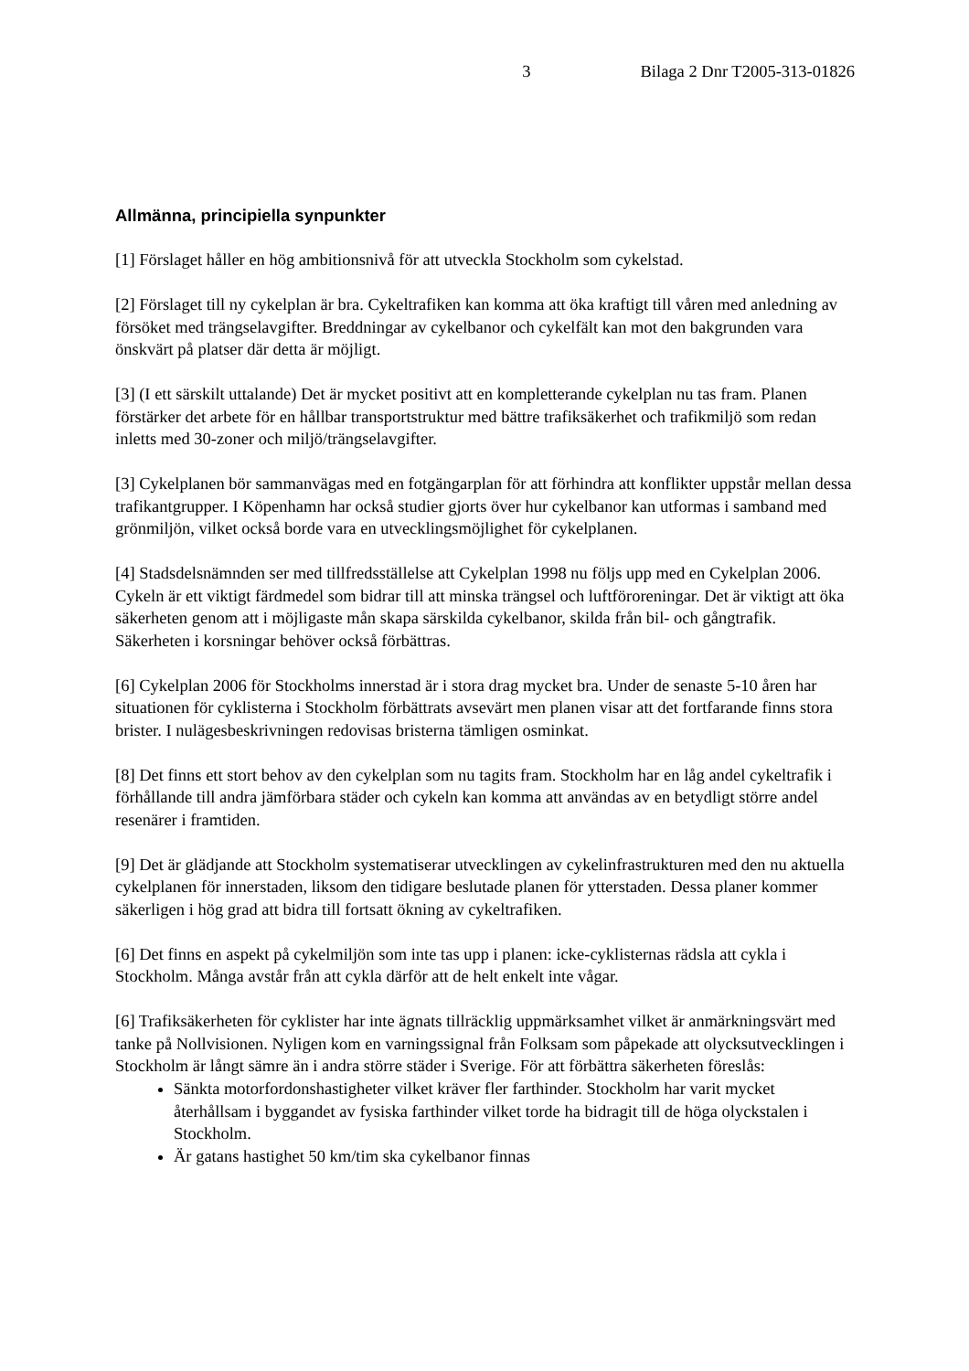3 Bilaga 2 Dnr T2005-313-01826
Allmänna, principiella synpunkter
[1] Förslaget håller en hög ambitionsnivå för att utveckla Stockholm som cykelstad.
[2] Förslaget till ny cykelplan är bra. Cykeltrafiken kan komma att öka kraftigt till våren med anledning av försöket med trängselavgifter. Breddningar av cykelbanor och cykelfält kan mot den bakgrunden vara önskvärt på platser där detta är möjligt.
[3] (I ett särskilt uttalande) Det är mycket positivt att en kompletterande cykelplan nu tas fram. Planen förstärker det arbete för en hållbar transportstruktur med bättre trafiksäkerhet och trafikmiljö som redan inletts med 30-zoner och miljö/trängselavgifter.
[3] Cykelplanen bör sammanvägas med en fotgängarplan för att förhindra att konflikter uppstår mellan dessa trafikantgrupper. I Köpenhamn har också studier gjorts över hur cykelbanor kan utformas i samband med grönmiljön, vilket också borde vara en utvecklingsmöjlighet för cykelplanen.
[4] Stadsdelsnämnden ser med tillfredsställelse att Cykelplan 1998 nu följs upp med en Cykelplan 2006. Cykeln är ett viktigt färdmedel som bidrar till att minska trängsel och luftföroreningar. Det är viktigt att öka säkerheten genom att i möjligaste mån skapa särskilda cykelbanor, skilda från bil- och gångtrafik. Säkerheten i korsningar behöver också förbättras.
[6] Cykelplan 2006 för Stockholms innerstad är i stora drag mycket bra. Under de senaste 5-10 åren har situationen för cyklisterna i Stockholm förbättrats avsevärt men planen visar att det fortfarande finns stora brister. I nulägesbeskrivningen redovisas bristerna tämligen osminkat.
[8] Det finns ett stort behov av den cykelplan som nu tagits fram. Stockholm har en låg andel cykeltrafik i förhållande till andra jämförbara städer och cykeln kan komma att användas av en betydligt större andel resenärer i framtiden.
[9] Det är glädjande att Stockholm systematiserar utvecklingen av cykelinfrastrukturen med den nu aktuella cykelplanen för innerstaden, liksom den tidigare beslutade planen för ytterstaden. Dessa planer kommer säkerligen i hög grad att bidra till fortsatt ökning av cykeltrafiken.
[6] Det finns en aspekt på cykelmiljön som inte tas upp i planen: icke-cyklisternas rädsla att cykla i Stockholm. Många avstår från att cykla därför att de helt enkelt inte vågar.
[6] Trafiksäkerheten för cyklister har inte ägnats tillräcklig uppmärksamhet vilket är anmärkningsvärt med tanke på Nollvisionen. Nyligen kom en varningssignal från Folksam som påpekade att olycksutvecklingen i Stockholm är långt sämre än i andra större städer i Sverige. För att förbättra säkerheten föreslås:
Sänkta motorfordonshastigheter vilket kräver fler farthinder. Stockholm har varit mycket återhållsam i byggandet av fysiska farthinder vilket torde ha bidragit till de höga olyckstalen i Stockholm.
Är gatans hastighet 50 km/tim ska cykelbanor finnas